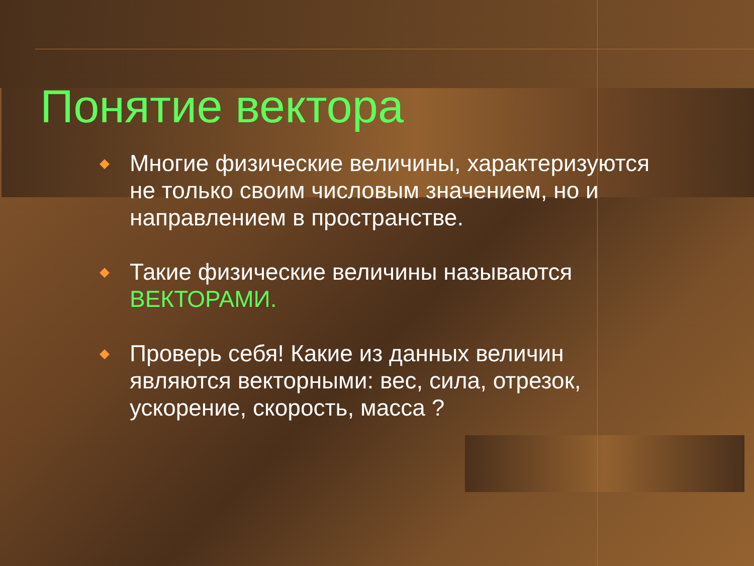Понятие вектора
◆ Многие физические величины, характеризуются не только своим числовым значением, но и направлением в пространстве.
◆ Такие физические величины называются ВЕКТОРАМИ.
◆ Проверь себя! Какие из данных величин являются векторными: вес, сила, отрезок, ускорение, скорость, масса ?